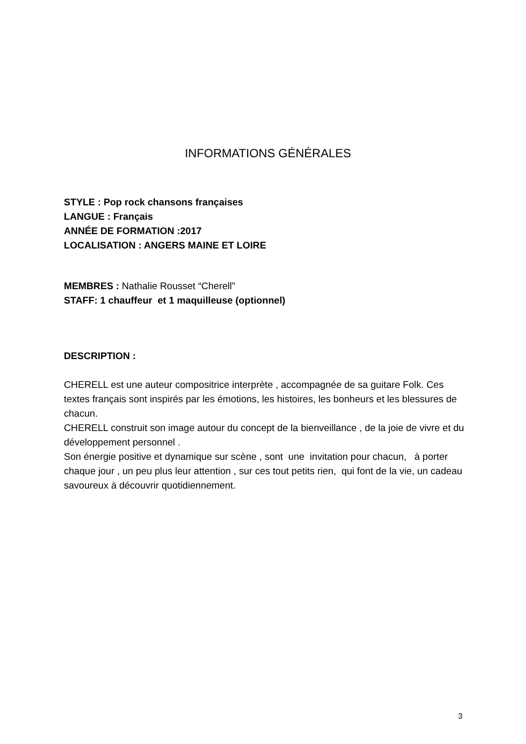INFORMATIONS GÉNÉRALES
STYLE : Pop rock chansons françaises
LANGUE : Français
ANNÉE DE FORMATION :2017
LOCALISATION : ANGERS MAINE ET LOIRE
MEMBRES : Nathalie Rousset “Cherell”
STAFF: 1 chauffeur et 1 maquilleuse (optionnel)
DESCRIPTION :
CHERELL est une auteur compositrice interprète , accompagnée de sa guitare Folk. Ces textes français sont inspirés par les émotions, les histoires, les bonheurs et les blessures de chacun.
CHERELL construit son image autour du concept de la bienveillance , de la joie de vivre et du développement personnel .
Son énergie positive et dynamique sur scène , sont une invitation pour chacun, à porter chaque jour , un peu plus leur attention , sur ces tout petits rien, qui font de la vie, un cadeau savoureux à découvrir quotidiennement.
3